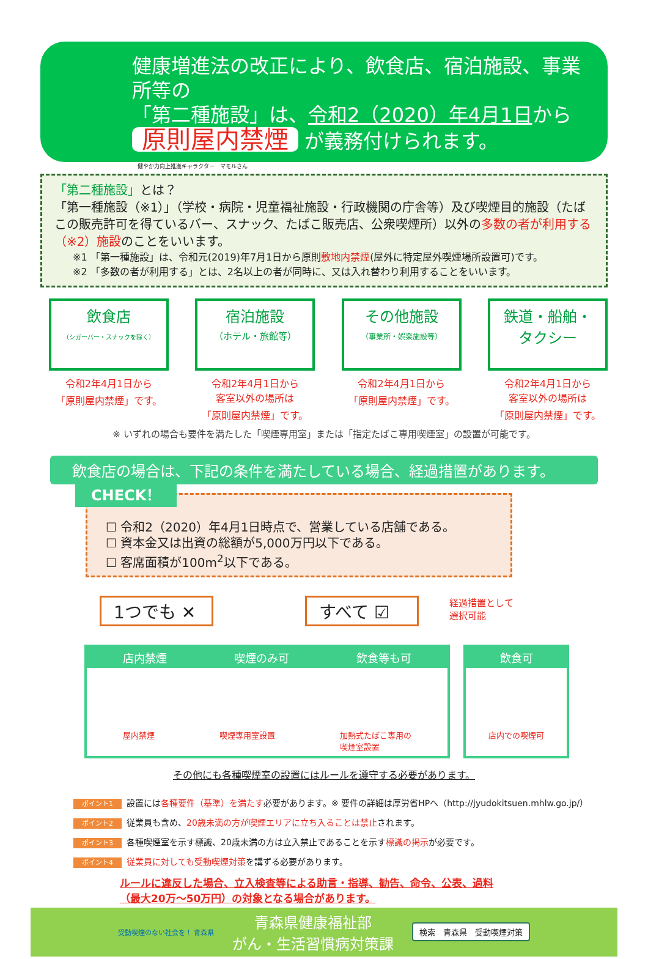健康増進法の改正により、飲食店、宿泊施設、事業所等の
「第二種施設」は、令和2（2020）年4月1日から
原則屋内禁煙 が義務付けられます。
健やか力向上推進キャラクター　マモルさん
「第二種施設」とは？
「第一種施設（※1）」（学校・病院・児童福祉施設・行政機関の庁舎等）及び喫煙目的施設（たばこの販売許可を得ているバー、スナック、たばこ販売店、公衆喫煙所）以外の多数の者が利用する（※2）施設のことをいいます。
※1 「第一種施設」は、令和元(2019)年7月1日から原則敷地内禁煙(屋外に特定屋外喫煙場所設置可)です。
※2 「多数の者が利用する」とは、2名以上の者が同時に、又は入れ替わり利用することをいいます。
飲食店
（シガーバー・スナックを除く）
令和2年4月1日から
「原則屋内禁煙」です。
宿泊施設
（ホテル・旅館等）
令和2年4月1日から
客室以外の場所は
「原則屋内禁煙」です。
その他施設
（事業所・娯楽施設等）
令和2年4月1日から
「原則屋内禁煙」です。
鉄道・船舶・
タクシー
令和2年4月1日から
客室以外の場所は
「原則屋内禁煙」です。
※ いずれの場合も要件を満たした「喫煙専用室」または「指定たばこ専用喫煙室」の設置が可能です。
飲食店の場合は、下記の条件を満たしている場合、経過措置があります。
CHECK！
☐ 令和2（2020）年4月1日時点で、営業している店舗である。
☐ 資本金又は出資の総額が5,000万円以下である。
☐ 客席面積が100m<sup>2</sup>以下である。
1つでも ✕ すべて ☑
経過措置として
選択可能
店内禁煙 喫煙のみ可 飲食等も可
屋内禁煙 喫煙専用室設置 加熱式たばこ専用の
喫煙室設置
飲食可
店内での喫煙可
その他にも各種喫煙室の設置にはルールを遵守する必要があります。
ポイント1 設置には各種要件（基準）を満たす必要があります。※ 要件の詳細は厚労省HPへ（http://jyudokitsuen.mhlw.go.jp/）
ポイント2 従業員も含め、20歳未満の方が喫煙エリアに立ち入ることは禁止されます。
ポイント3 各種喫煙室を示す標識、20歳未満の方は立入禁止であることを示す標識の掲示が必要です。
ポイント4 従業員に対しても受動喫煙対策を講ずる必要があります。
ルールに違反した場合、立入検査等による助言・指導、勧告、命令、公表、過料
（最大20万～50万円）の対象となる場合があります。
受動喫煙のない社会を！ 青森県
青森県健康福祉部
がん・生活習慣病対策課
検索　青森県　受動喫煙対策